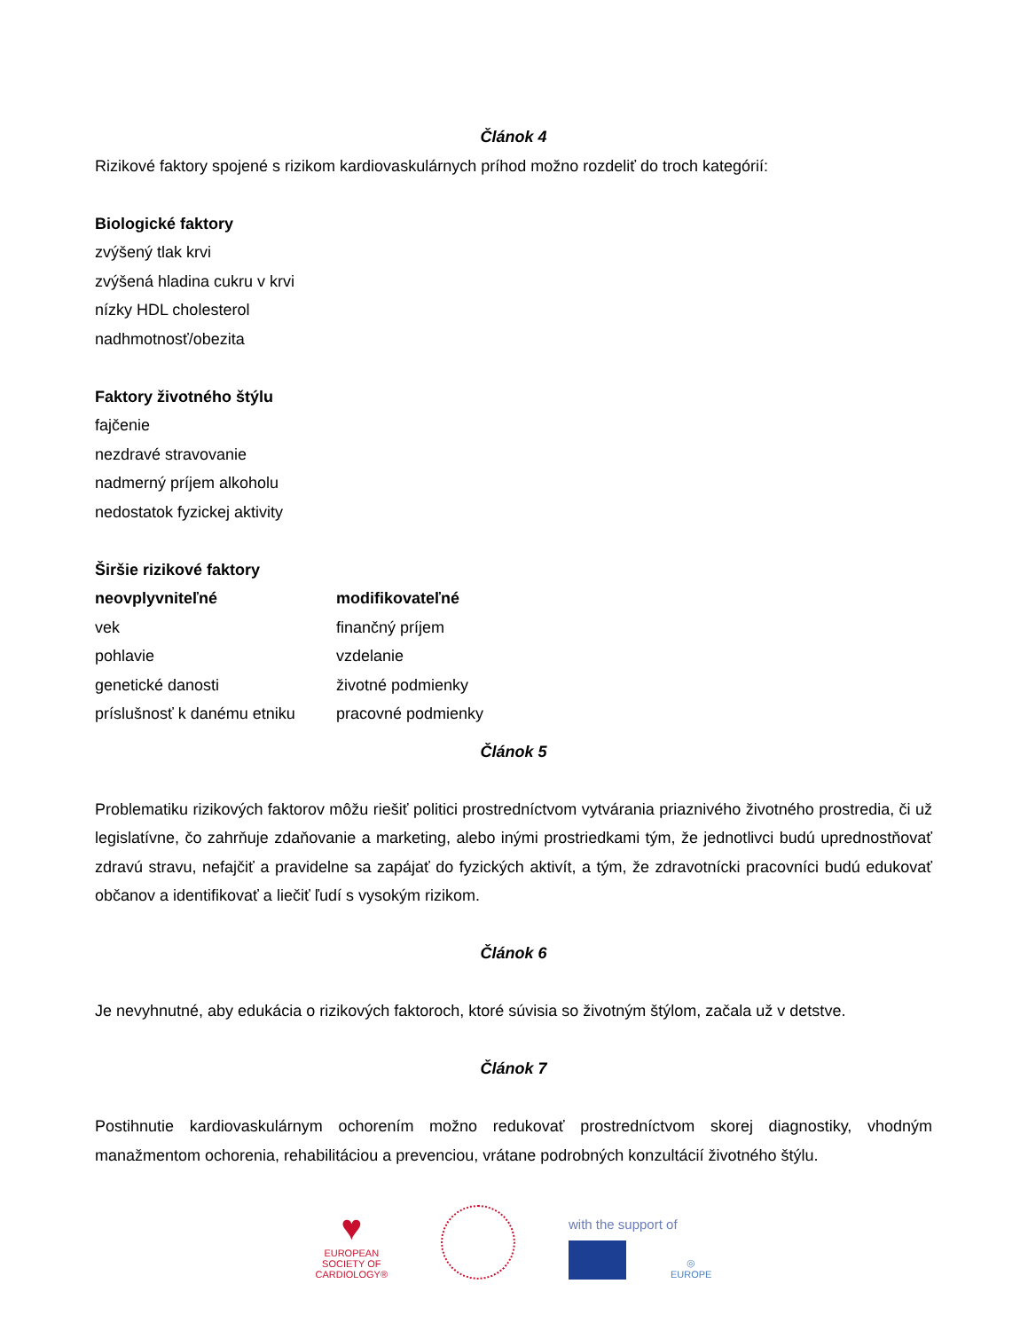Článok 4
Rizikové faktory spojené s rizikom kardiovaskulárnych príhod možno rozdeliť do troch kategórií:
Biologické faktory
zvýšený tlak krvi
zvýšená hladina cukru v krvi
nízky HDL cholesterol
nadhmotnosť/obezita
Faktory životného štýlu
fajčenie
nezdravé stravovanie
nadmerný príjem alkoholu
nedostatok fyzickej aktivity
Širšie rizikové faktory
| neovplyvniteľné | modifikovateľné |
| --- | --- |
| vek | finančný príjem |
| pohlavie | vzdelanie |
| genetické danosti | životné podmienky |
| príslušnosť k danému etniku | pracovné podmienky |
Článok 5
Problematiku rizikových faktorov môžu riešiť politici prostredníctvom vytvárania priaznivého životného prostredia, či už legislatívne, čo zahrňuje zdaňovanie a marketing, alebo inými prostriedkami tým, že jednotlivci budú uprednostňovať zdravú stravu, nefajčiť a pravidelne sa zapájať do fyzických aktivít, a tým, že zdravotnícki pracovníci budú edukovať občanov a identifikovať a liečiť ľudí s vysokým rizikom.
Článok 6
Je nevyhnutné, aby edukácia o rizikových faktoroch, ktoré súvisia so životným štýlom, začala už v detstve.
Článok 7
Postihnutie kardiovaskulárnym ochorením možno redukovať prostredníctvom skorej diagnostiky, vhodným manažmentom ochorenia, rehabilitáciou a prevenciou, vrátane podrobných konzultácií životného štýlu.
♥
EUROPEAN
SOCIETY OF
CARDIOLOGY®
with the support of
◎
EUROPE